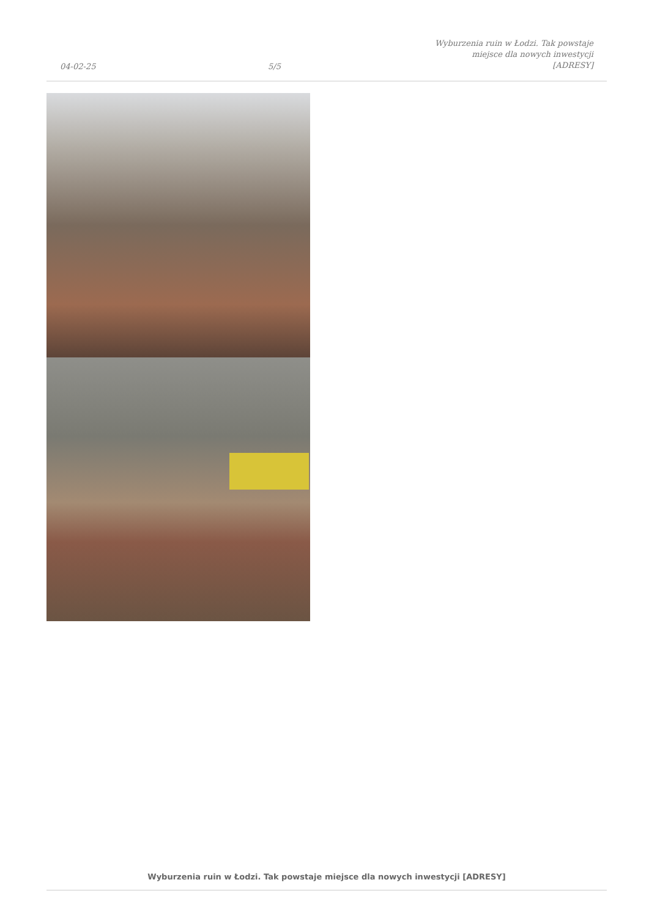04-02-25
5/5
Wyburzenia ruin w Łodzi. Tak powstaje
miejsce dla nowych inwestycji
[ADRESY]
Wyburzenia ruin w Łodzi. Tak powstaje miejsce dla nowych inwestycji [ADRESY]